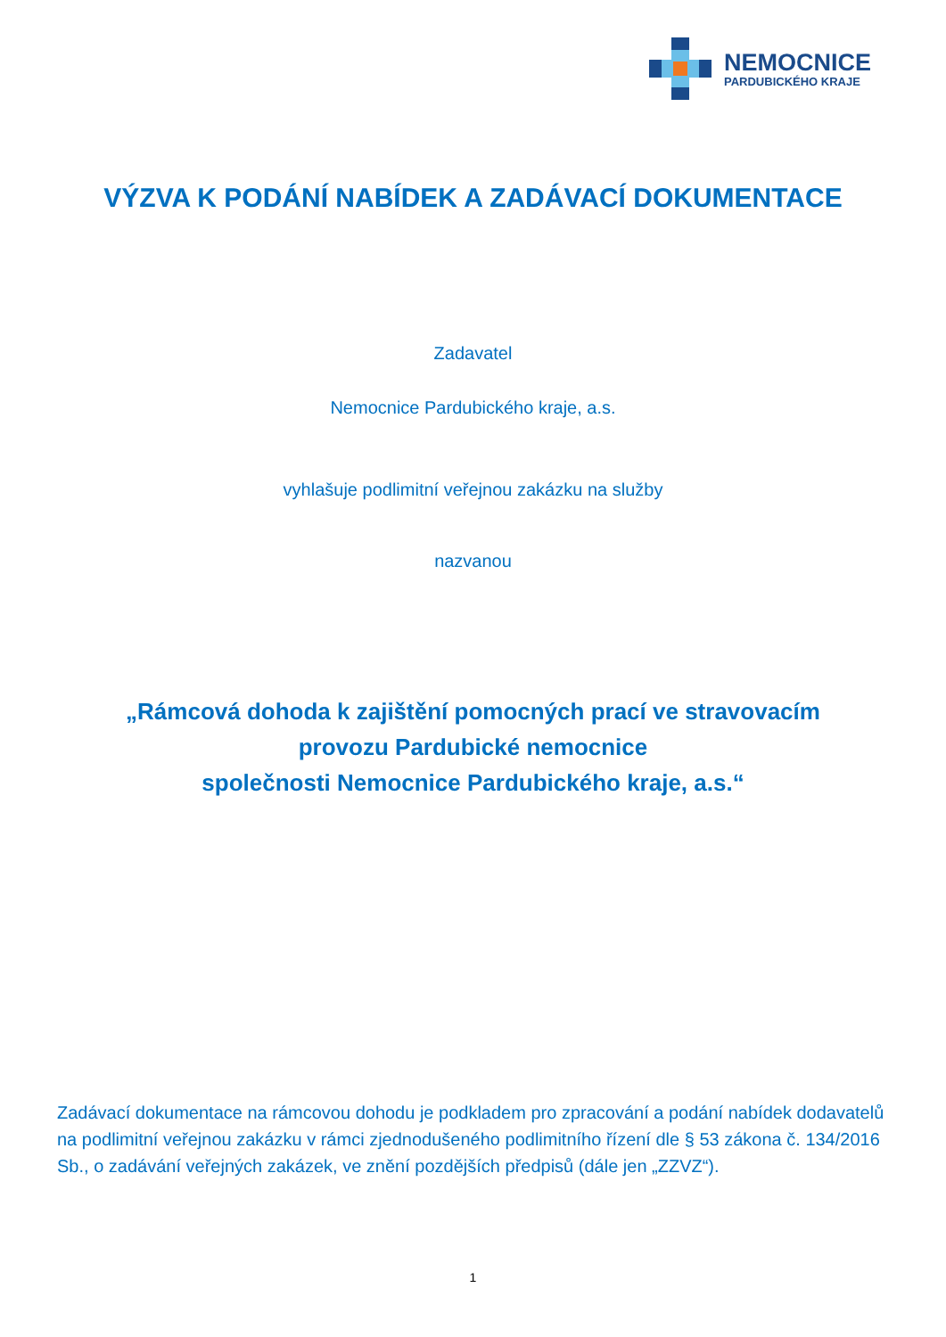NEMOCNICE
PARDUBICKÉHO KRAJE
VÝZVA K PODÁNÍ NABÍDEK A ZADÁVACÍ DOKUMENTACE
Zadavatel
Nemocnice Pardubického kraje, a.s.
vyhlašuje podlimitní veřejnou zakázku na služby
nazvanou
„Rámcová dohoda k zajištění pomocných prací ve stravovacím
provozu Pardubické nemocnice
společnosti Nemocnice Pardubického kraje, a.s.“
Zadávací dokumentace na rámcovou dohodu je podkladem pro zpracování a podání nabídek dodavatelů na podlimitní veřejnou zakázku v rámci zjednodušeného podlimitního řízení dle § 53 zákona č. 134/2016 Sb., o zadávání veřejných zakázek, ve znění pozdějších předpisů (dále jen „ZZVZ“).
1